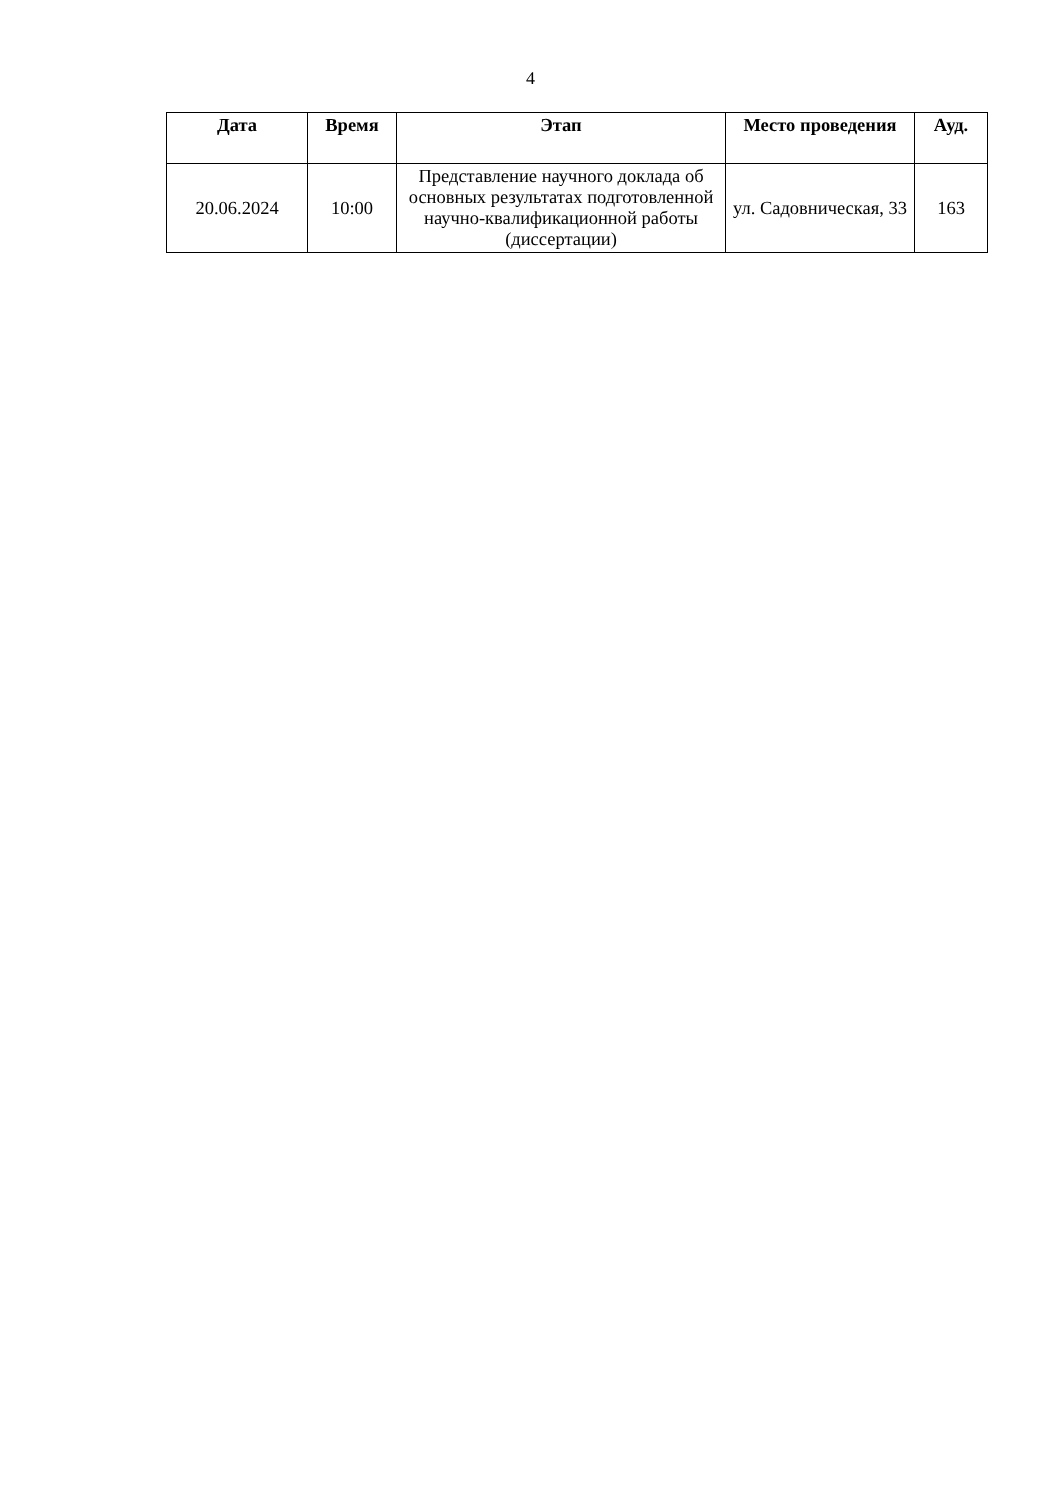4
| Дата | Время | Этап | Место проведения | Ауд. |
| --- | --- | --- | --- | --- |
| 20.06.2024 | 10:00 | Представление научного доклада об основных результатах подготовленной научно-квалификационной работы (диссертации) | ул. Садовническая, 33 | 163 |